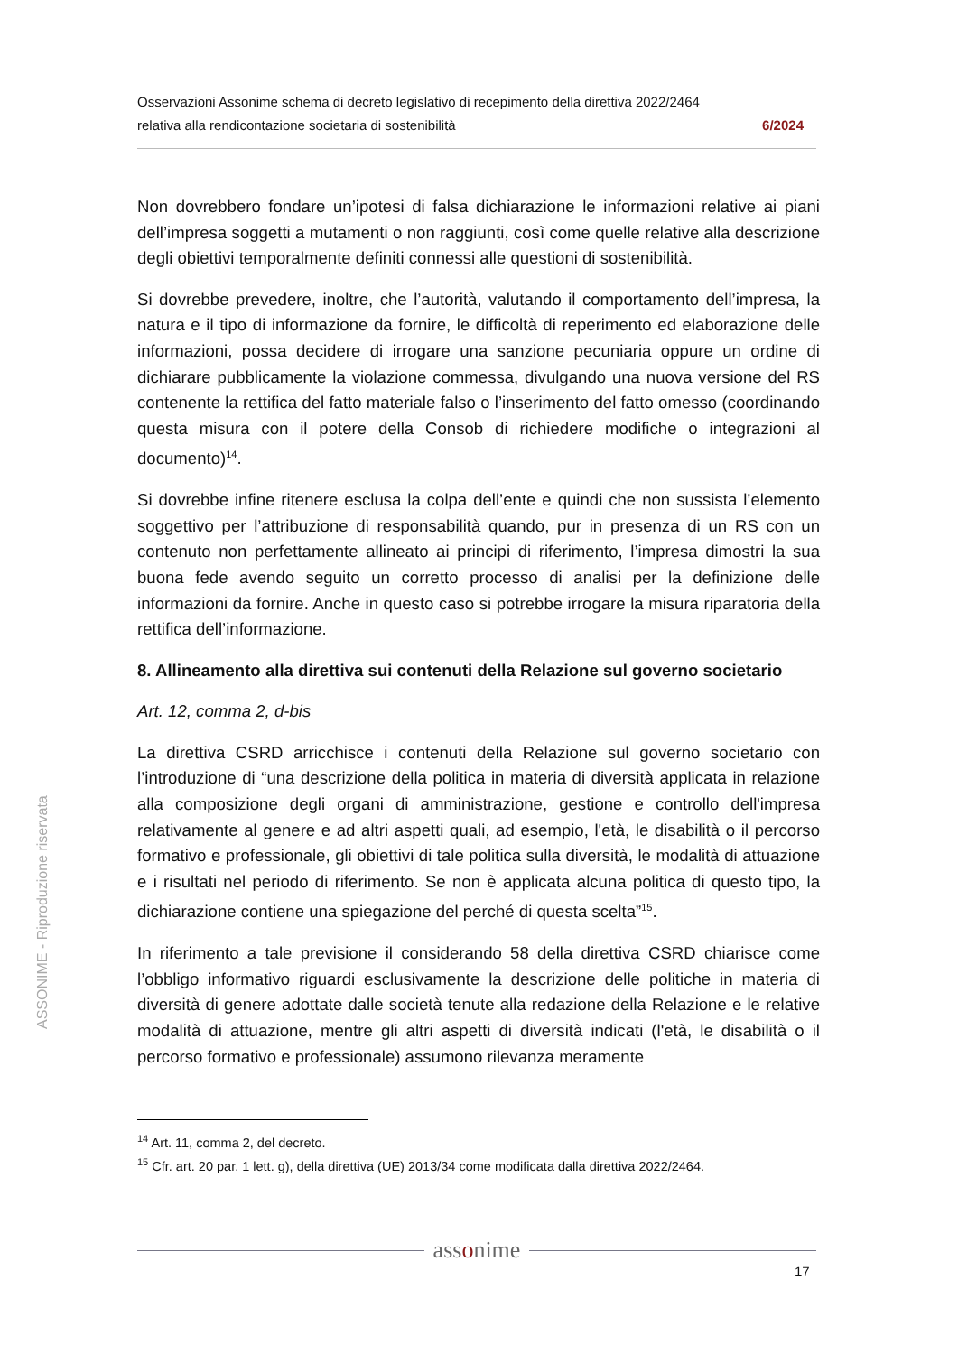Osservazioni Assonime schema di decreto legislativo di recepimento della direttiva 2022/2464
relativa alla rendicontazione societaria di sostenibilità 6/2024
Non dovrebbero fondare un’ipotesi di falsa dichiarazione le informazioni relative ai piani dell’impresa soggetti a mutamenti o non raggiunti, così come quelle relative alla descrizione degli obiettivi temporalmente definiti connessi alle questioni di sostenibilità.
Si dovrebbe prevedere, inoltre, che l’autorità, valutando il comportamento dell’impresa, la natura e il tipo di informazione da fornire, le difficoltà di reperimento ed elaborazione delle informazioni, possa decidere di irrogare una sanzione pecuniaria oppure un ordine di dichiarare pubblicamente la violazione commessa, divulgando una nuova versione del RS contenente la rettifica del fatto materiale falso o l’inserimento del fatto omesso (coordinando questa misura con il potere della Consob di richiedere modifiche o integrazioni al documento)<sup>14</sup>.
Si dovrebbe infine ritenere esclusa la colpa dell’ente e quindi che non sussista l’elemento soggettivo per l’attribuzione di responsabilità quando, pur in presenza di un RS con un contenuto non perfettamente allineato ai principi di riferimento, l’impresa dimostri la sua buona fede avendo seguito un corretto processo di analisi per la definizione delle informazioni da fornire. Anche in questo caso si potrebbe irrogare la misura riparatoria della rettifica dell’informazione.
8. Allineamento alla direttiva sui contenuti della Relazione sul governo societario
Art. 12, comma 2, d-bis
La direttiva CSRD arricchisce i contenuti della Relazione sul governo societario con l’introduzione di “una descrizione della politica in materia di diversità applicata in relazione alla composizione degli organi di amministrazione, gestione e controllo dell'impresa relativamente al genere e ad altri aspetti quali, ad esempio, l'età, le disabilità o il percorso formativo e professionale, gli obiettivi di tale politica sulla diversità, le modalità di attuazione e i risultati nel periodo di riferimento. Se non è applicata alcuna politica di questo tipo, la dichiarazione contiene una spiegazione del perché di questa scelta”<sup>15</sup>.
In riferimento a tale previsione il considerando 58 della direttiva CSRD chiarisce come l’obbligo informativo riguardi esclusivamente la descrizione delle politiche in materia di diversità di genere adottate dalle società tenute alla redazione della Relazione e le relative modalità di attuazione, mentre gli altri aspetti di diversità indicati (l'età, le disabilità o il percorso formativo e professionale) assumono rilevanza meramente
ASSONIME - Riproduzione riservata
<sup>14</sup> Art. 11, comma 2, del decreto.
<sup>15</sup> Cfr. art. 20 par. 1 lett. g), della direttiva (UE) 2013/34 come modificata dalla direttiva 2022/2464.
assonime
17